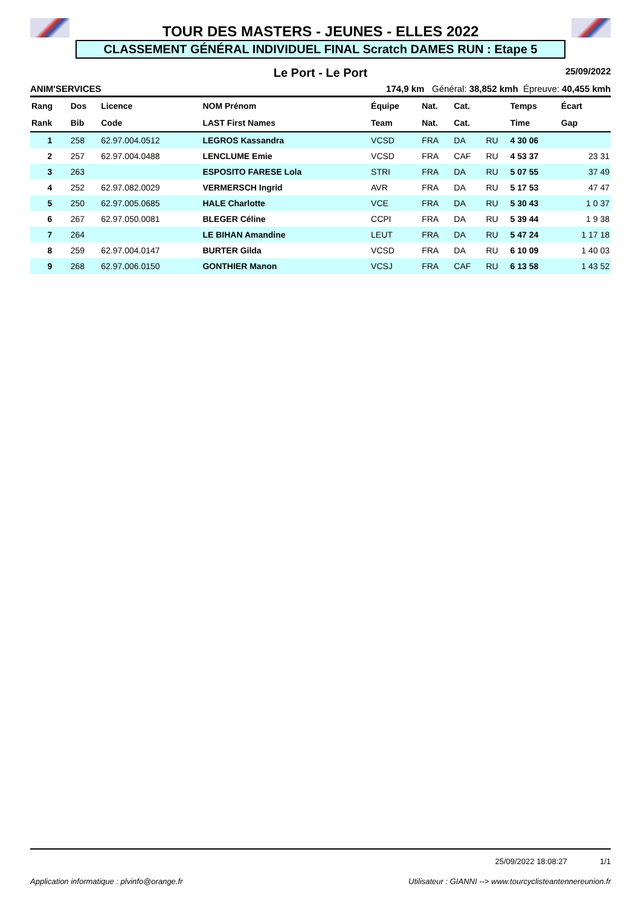TOUR DES MASTERS - JEUNES - ELLES 2022
CLASSEMENT GÉNÉRAL INDIVIDUEL FINAL Scratch DAMES RUN : Etape 5
Le Port - Le Port 25/09/2022
ANIM'SERVICES 174,9 km Général: 38,852 kmh Épreuve: 40,455 kmh
| Rang | Dos | Licence | NOM Prénom | Équipe | Nat. | Cat. | | Temps | Écart |
| --- | --- | --- | --- | --- | --- | --- | --- | --- | --- |
| Rank | Bib | Code | LAST First Names | Team | Nat. | Cat. | | Time | Gap |
| 1 | 258 | 62.97.004.0512 | LEGROS Kassandra | VCSD | FRA | DA | RU | 4 30 06 | |
| 2 | 257 | 62.97.004.0488 | LENCLUME Emie | VCSD | FRA | CAF | RU | 4 53 37 | 23 31 |
| 3 | 263 | | ESPOSITO FARESE Lola | STRI | FRA | DA | RU | 5 07 55 | 37 49 |
| 4 | 252 | 62.97.082.0029 | VERMERSCH Ingrid | AVR | FRA | DA | RU | 5 17 53 | 47 47 |
| 5 | 250 | 62.97.005.0685 | HALE Charlotte | VCE | FRA | DA | RU | 5 30 43 | 1 0 37 |
| 6 | 267 | 62.97.050.0081 | BLEGER Céline | CCPI | FRA | DA | RU | 5 39 44 | 1 9 38 |
| 7 | 264 | | LE BIHAN Amandine | LEUT | FRA | DA | RU | 5 47 24 | 1 17 18 |
| 8 | 259 | 62.97.004.0147 | BURTER Gilda | VCSD | FRA | DA | RU | 6 10 09 | 1 40 03 |
| 9 | 268 | 62.97.006.0150 | GONTHIER Manon | VCSJ | FRA | CAF | RU | 6 13 58 | 1 43 52 |
25/09/2022 18:08:27 1/1
Application informatique : plvinfo@orange.fr Utilisateur : GIANNI --> www.tourcyclisteantennereunion.fr